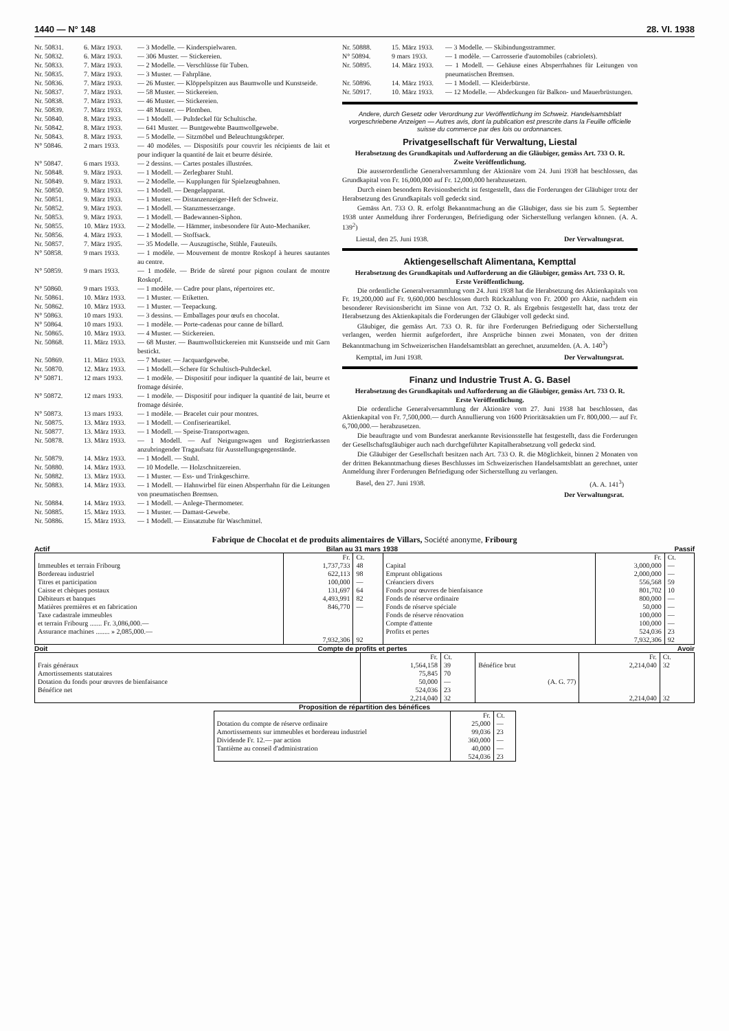1440 — N° 148 28. VI. 1938
Nr. 50831. 6. März 1933. — 3 Modelle. — Kinderspielwaren.
Nr. 50832. 6. März 1933. — 306 Muster. — Stickereien.
Nr. 50833. 7. März 1933. — 2 Modelle. — Verschlüsse für Tuben.
Nr. 50835. 7. März 1933. — 3 Muster. — Fahrpläne.
Nr. 50836. 7. März 1933. — 26 Muster. — Klöppelspitzen aus Baumwolle und Kunstseide.
Nr. 50837. 7. März 1933. — 58 Muster. — Stickereien.
Nr. 50838. 7. März 1933. — 46 Muster. — Stickereien.
Nr. 50839. 7. März 1933. — 48 Muster. — Plomben.
Nr. 50840. 8. März 1933. — 1 Modell. — Pultdeckel für Schultische.
Nr. 50842. 8. März 1933. — 641 Muster. — Buntgewebte Baumwollgewebe.
Nr. 50843. 8. März 1933. — 5 Modelle. — Sitzmöbel und Beleuchtungskörper.
N° 50846. 2 mars 1933. — 40 modèles. — Dispositifs pour couvrir les récipients de lait et pour indiquer la quantité de lait et beurre désirée.
N° 50847. 6 mars 1933. — 2 dessins. — Cartes postales illustrées.
Nr. 50848. 9. März 1933. — 1 Modell. — Zerlegbarer Stuhl.
Nr. 50849. 9. März 1933. — 2 Modelle. — Kupplungen für Spielzeugbahnen.
Nr. 50850. 9. März 1933. — 1 Modell. — Dengelapparat.
Nr. 50851. 9. März 1933. — 1 Muster. — Distanzenzeiger-Heft der Schweiz.
Nr. 50852. 9. März 1933. — 1 Modell. — Stanzmesserzange.
Nr. 50853. 9. März 1933. — 1 Modell. — Badewannen-Siphon.
Nr. 50855. 10. März 1933. — 2 Modelle. — Hämmer, insbesondere für Auto-Mechaniker.
Nr. 50856. 4. März 1933. — 1 Modell. — Stoffsack.
Nr. 50857. 7. März 1935. — 35 Modelle. — Auszugtische, Stühle, Fauteuils.
N° 50858. 9 mars 1933. — 1 modèle. — Mouvement de montre Roskopf à heures sautantes au centre.
N° 50859. 9 mars 1933. — 1 modèle. — Bride de sûreté pour pignon coulant de montre Roskopf.
N° 50860. 9 mars 1933. — 1 modèle. — Cadre pour plans, répertoires etc.
Nr. 50861. 10. März 1933. — 1 Muster. — Etiketten.
Nr. 50862. 10. März 1933. — 1 Muster. — Teepackung.
N° 50863. 10 mars 1933. — 3 dessins. — Emballages pour œufs en chocolat.
N° 50864. 10 mars 1933. — 1 modèle. — Porte-cadenas pour canne de billard.
Nr. 50865. 10. März 1933. — 4 Muster. — Stickereien.
Nr. 50868. 11. März 1933. — 68 Muster. — Baumwollstickereien mit Kunstseide und mit Garn bestickt.
Nr. 50869. 11. März 1933. — 7 Muster. — Jacquardgewebe.
Nr. 50870. 12. März 1933. — 1 Modell.—Schere für Schultisch-Pultdeckel.
N° 50871. 12 mars 1933. — 1 modèle. — Dispositif pour indiquer la quantité de lait, beurre et fromage désirée.
N° 50872. 12 mars 1933. — 1 modèle. — Dispositif pour indiquer la quantité de lait, beurre et fromage désirée.
N° 50873. 13 mars 1933. — 1 modèle. — Bracelet cuir pour montres.
Nr. 50875. 13. März 1933. — 1 Modell. — Confiserieartikel.
Nr. 50877. 13. März 1933. — 1 Modell. — Speise-Transportwagen.
Nr. 50878. 13. März 1933. — 1 Modell. — Auf Neigungswagen und Registrierkassen anzubringender Tragaufsatz für Ausstellungsgegenstände.
Nr. 50879. 14. März 1933. — 1 Modell. — Stuhl.
Nr. 50880. 14. März 1933. — 10 Modelle. — Holzschnitzereien.
Nr. 50882. 13. März 1933. — 1 Muster. — Ess- und Trinkgeschirre.
Nr. 50883. 14. März 1933. — 1 Modell. — Hahnwirbel für einen Absperrhahn für die Leitungen von pneumatischen Bremsen.
Nr. 50884. 14. März 1933. — 1 Modell. — Anlege-Thermometer.
Nr. 50885. 15. März 1933. — 1 Muster. — Damast-Gewebe.
Nr. 50886. 15. März 1933. — 1 Modell. — Einsatztube für Waschmittel.
Nr. 50888. 15. März 1933. — 3 Modelle. — Skibindungsstrammer.
N° 50894. 9 mars 1933. — 1 modèle. — Carrosserie d'automobiles (cabriolets).
Nr. 50895. 14. März 1933. — 1 Modell. — Gehäuse eines Absperrhahnes für Leitungen von pneumatischen Bremsen.
Nr. 50896. 14. März 1933. — 1 Modell. — Kleiderbürste.
Nr. 50917. 10. März 1933. — 12 Modelle. — Abdeckungen für Balkon- und Mauerbrüstungen.
Andere, durch Gesetz oder Verordnung zur Veröffentlichung im Schweiz. Handelsamtsblatt vorgeschriebene Anzeigen — Autres avis, dont la publication est prescrite dans la Feuille officielle suisse du commerce par des lois ou ordonnances.
Privatgesellschaft für Verwaltung, Liestal
Herabsetzung des Grundkapitals und Aufforderung an die Gläubiger, gemäss Art. 733 O. R.
Zweite Veröffentlichung.
Die ausserordentliche Generalversammlung der Aktionäre vom 24. Juni 1938 hat beschlossen, das Grundkapital von Fr. 16,000,000 auf Fr. 12,000,000 herabzusetzen.
Durch einen besondern Revisionsbericht ist festgestellt, dass die Forderungen der Gläubiger trotz der Herabsetzung des Grundkapitals voll gedeckt sind.
Gemäss Art. 733 O. R. erfolgt Bekanntmachung an die Gläubiger, dass sie bis zum 5. September 1938 unter Anmeldung ihrer Forderungen, Befriedigung oder Sicherstellung verlangen können. (A. A. 139<sup>2</sup>)
Liestal, den 25. Juni 1938. Der Verwaltungsrat.
Aktiengesellschaft Alimentana, Kempttal
Herabsetzung des Grundkapitals und Aufforderung an die Gläubiger, gemäss Art. 733 O. R.
Erste Veröffentlichung.
Die ordentliche Generalversammlung vom 24. Juni 1938 hat die Herabsetzung des Aktienkapitals von Fr. 19,200,000 auf Fr. 9,600,000 beschlossen durch Rückzahlung von Fr. 2000 pro Aktie, nachdem ein besonderer Revisionsbericht im Sinne von Art. 732 O. R. als Ergebnis festgestellt hat, dass trotz der Herabsetzung des Aktienkapitals die Forderungen der Gläubiger voll gedeckt sind.
Gläubiger, die gemäss Art. 733 O. R. für ihre Forderungen Befriedigung oder Sicherstellung verlangen, werden hiermit aufgefordert, ihre Ansprüche binnen zwei Monaten, von der dritten Bekanntmachung im Schweizerischen Handelsamtsblatt an gerechnet, anzumelden. (A. A. 140<sup>3</sup>)
Kempttal, im Juni 1938. Der Verwaltungsrat.
Finanz und Industrie Trust A. G. Basel
Herabsetzung des Grundkapitals und Aufforderung an die Gläubiger, gemäss Art. 733 O. R.
Erste Veröffentlichung.
Die ordentliche Generalversammlung der Aktionäre vom 27. Juni 1938 hat beschlossen, das Aktienkapital von Fr. 7,500,000.— durch Annullierung von 1600 Prioritätsaktien um Fr. 800,000.— auf Fr. 6,700,000.— herabzusetzen.
Die beauftragte und vom Bundesrat anerkannte Revisionsstelle hat festgestellt, dass die Forderungen der Gesellschaftsgläubiger auch nach durchgeführter Kapitalherabsetzung voll gedeckt sind.
Die Gläubiger der Gesellschaft besitzen nach Art. 733 O. R. die Möglichkeit, binnen 2 Monaten von der dritten Bekanntmachung dieses Beschlusses im Schweizerischen Handelsamtsblatt an gerechnet, unter Anmeldung ihrer Forderungen Befriedigung oder Sicherstellung zu verlangen.
Basel, den 27. Juni 1938. (A. A. 141<sup>3</sup>)
Der Verwaltungsrat.
Fabrique de Chocolat et de produits alimentaires de Villars, Société anonyme, Fribourg
Actif Bilan au 31 mars 1938 Passif
| | Fr. | Ct. | | Fr. | Ct. |
| Immeubles et terrain Fribourg | 1,737,733 | 48 | Capital | 3,000,000 | — |
| Bordereau industriel | 622,113 | 98 | Emprunt obligations | 2,000,000 | — |
| Titres et participation | 100,000 | — | Créanciers divers | 556,568 | 59 |
| Caisse et chèques postaux | 131,697 | 64 | Fonds pour œuvres de bienfaisance | 801,702 | 10 |
| Débiteurs et banques | 4,493,991 | 82 | Fonds de réserve ordinaire | 800,000 | — |
| Matières premières et en fabrication | 846,770 | — | Fonds de réserve spéciale | 50,000 | — |
| Taxe cadastrale immeubles | | | Fonds de réserve rénovation | 100,000 | — |
| et terrain Fribourg ....... Fr. 3,086,000.— | | | Compte d'attente | 100,000 | — |
| Assurance machines ........ » 2,085,000.— | | | Profits et pertes | 524,036 | 23 |
| | 7,932,306 | 92 | | 7,932,306 | 92 |
Doit Compte de profits et pertes Avoir
| | Fr. | Ct. | | Fr. | Ct. |
| Frais généraux | 1,564,158 | 39 | Bénéfice brut | 2,214,040 | 32 |
| Amortissements statutaires | 75,845 | 70 | | | |
| Dotation du fonds pour œuvres de bienfaisance | 50,000 | — | (A. G. 77) | | |
| Bénéfice net | 524,036 | 23 | | | |
| | 2,214,040 | 32 | | 2,214,040 | 32 |
Proposition de répartition des bénéfices
| | Fr. | Ct. |
| Dotation du compte de réserve ordinaire | 25,000 | — |
| Amortissements sur immeubles et bordereau industriel | 99,036 | 23 |
| Dividende Fr. 12.— par action | 360,000 | — |
| Tantième au conseil d'administration | 40,000 | — |
| | 524,036 | 23 |